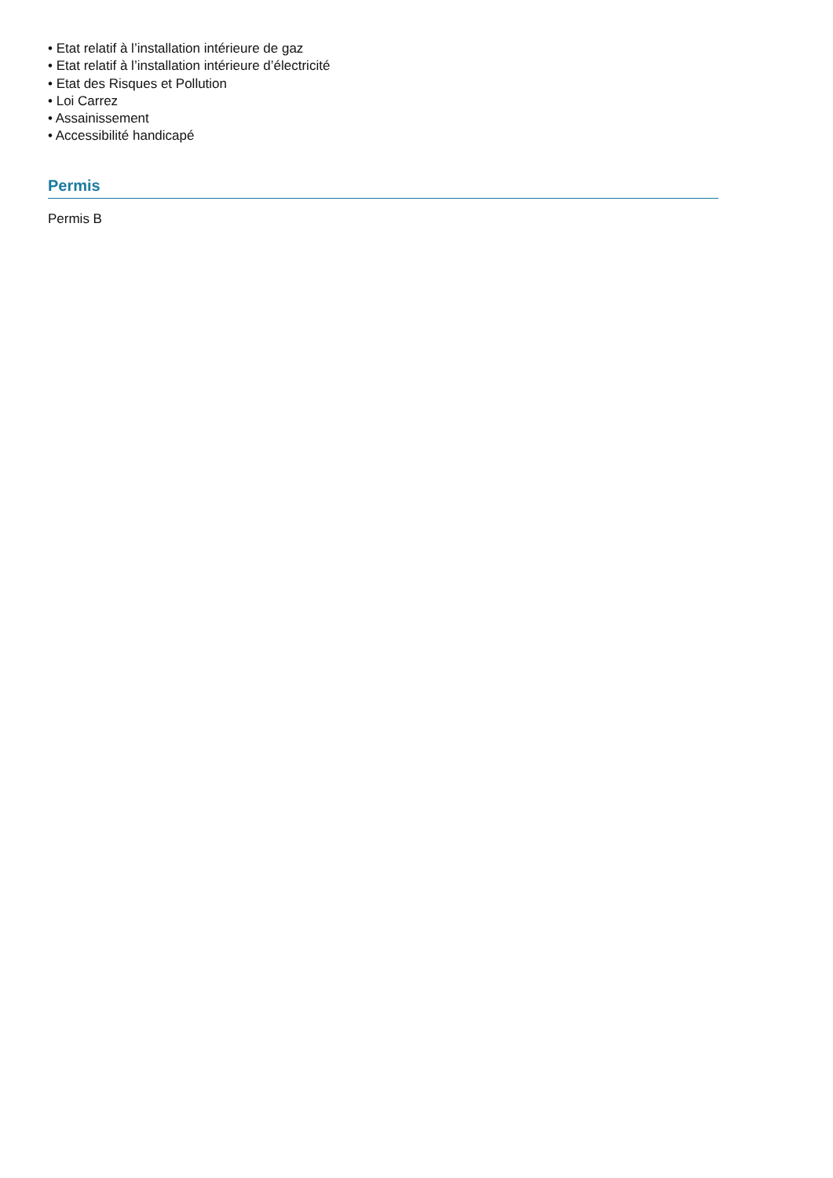• Etat relatif à l’installation intérieure de gaz
• Etat relatif à l’installation intérieure d’électricité
• Etat des Risques et Pollution
• Loi Carrez
• Assainissement
• Accessibilité handicapé
Permis
Permis B